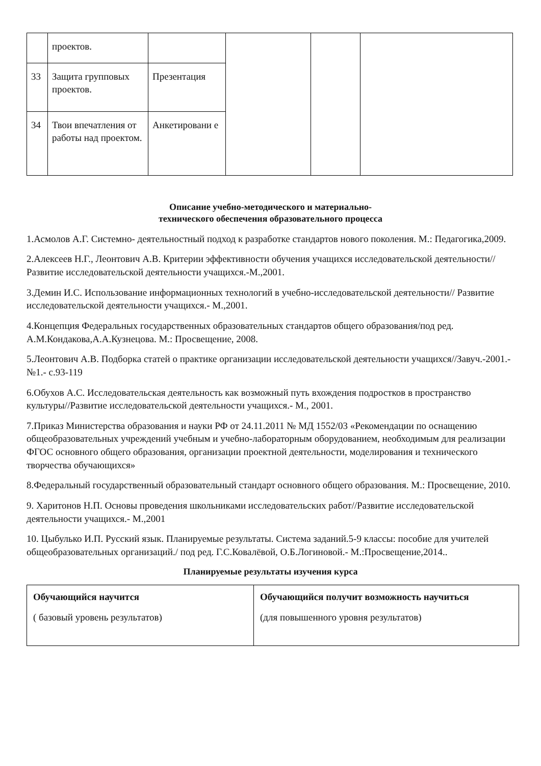| | проектов. | | | | |
| 33 | Защита групповых проектов. | Презентация | | | |
| 34 | Твои впечатления от работы над проектом. | Анкетировани е | | | |
Описание учебно-методического и материально-
технического обеспечения образовательного процесса
1.Асмолов А.Г. Системно- деятельностный подход к разработке стандартов нового поколения. М.: Педагогика,2009.
2.Алексеев Н.Г., Леонтович А.В. Критерии эффективности обучения учащихся исследовательской деятельности//Развитие исследовательской деятельности учащихся.-М.,2001.
3.Демин И.С. Использование информационных технологий в учебно-исследовательской деятельности// Развитие исследовательской деятельности учащихся.- М.,2001.
4.Концепция Федеральных государственных образовательных стандартов общего образования/под ред. А.М.Кондакова,А.А.Кузнецова. М.: Просвещение, 2008.
5.Леонтович А.В. Подборка статей о практике организации исследовательской деятельности учащихся//Завуч.-2001.-№1.- с.93-119
6.Обухов А.С. Исследовательская деятельность как возможный путь вхождения подростков в пространство культуры//Развитие исследовательской деятельности учащихся.- М., 2001.
7.Приказ Министерства образования и науки РФ от 24.11.2011 № МД 1552/03 «Рекомендации по оснащению общеобразовательных учреждений учебным и учебно-лабораторным оборудованием, необходимым для реализации ФГОС основного общего образования, организации проектной деятельности, моделирования и технического творчества обучающихся»
8.Федеральный государственный образовательный стандарт основного общего образования. М.: Просвещение, 2010.
9. Харитонов Н.П. Основы проведения школьниками исследовательских работ//Развитие исследовательской деятельности учащихся.- М.,2001
10. Цыбулько И.П. Русский язык. Планируемые результаты. Система заданий.5-9 классы: пособие для учителей общеобразовательных организаций./ под ред. Г.С.Ковалёвой, О.Б.Логиновой.- М.:Просвещение,2014..
Планируемые результаты изучения курса
| Обучающийся научится ( базовый уровень результатов) | Обучающийся получит возможность научиться (для повышенного уровня результатов) |